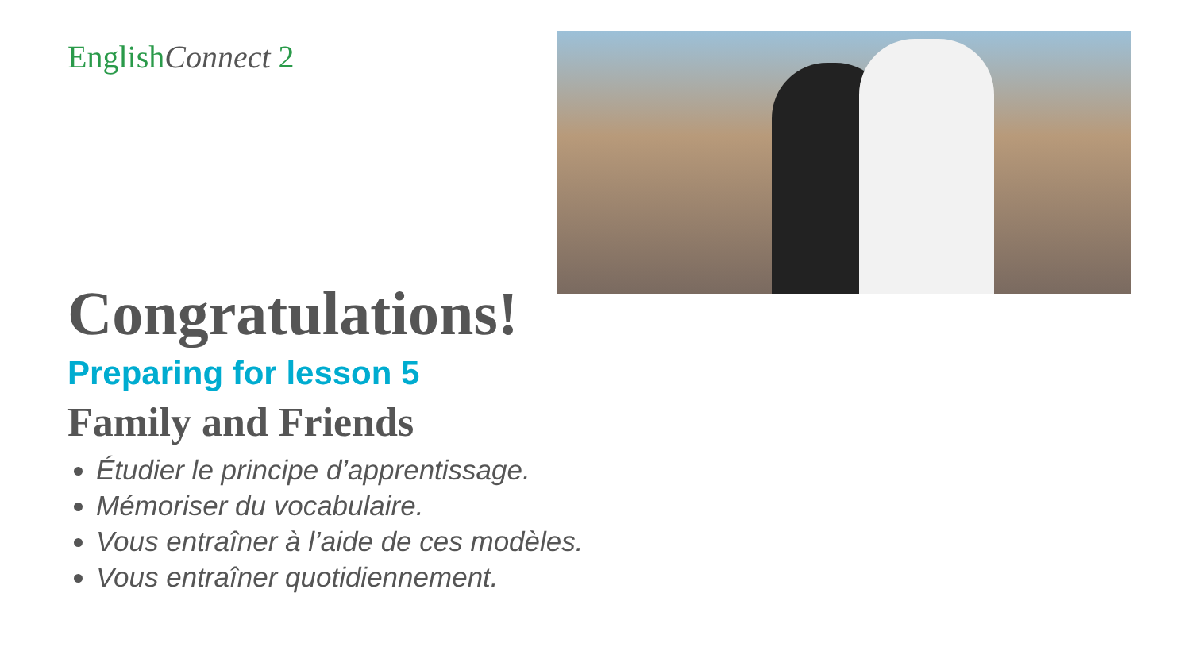EnglishConnect 2
Congratulations!
Preparing for lesson 5
Family and Friends
Étudier le principe d’apprentissage.
Mémoriser du vocabulaire.
Vous entraîner à l’aide de ces modèles.
Vous entraîner quotidiennement.